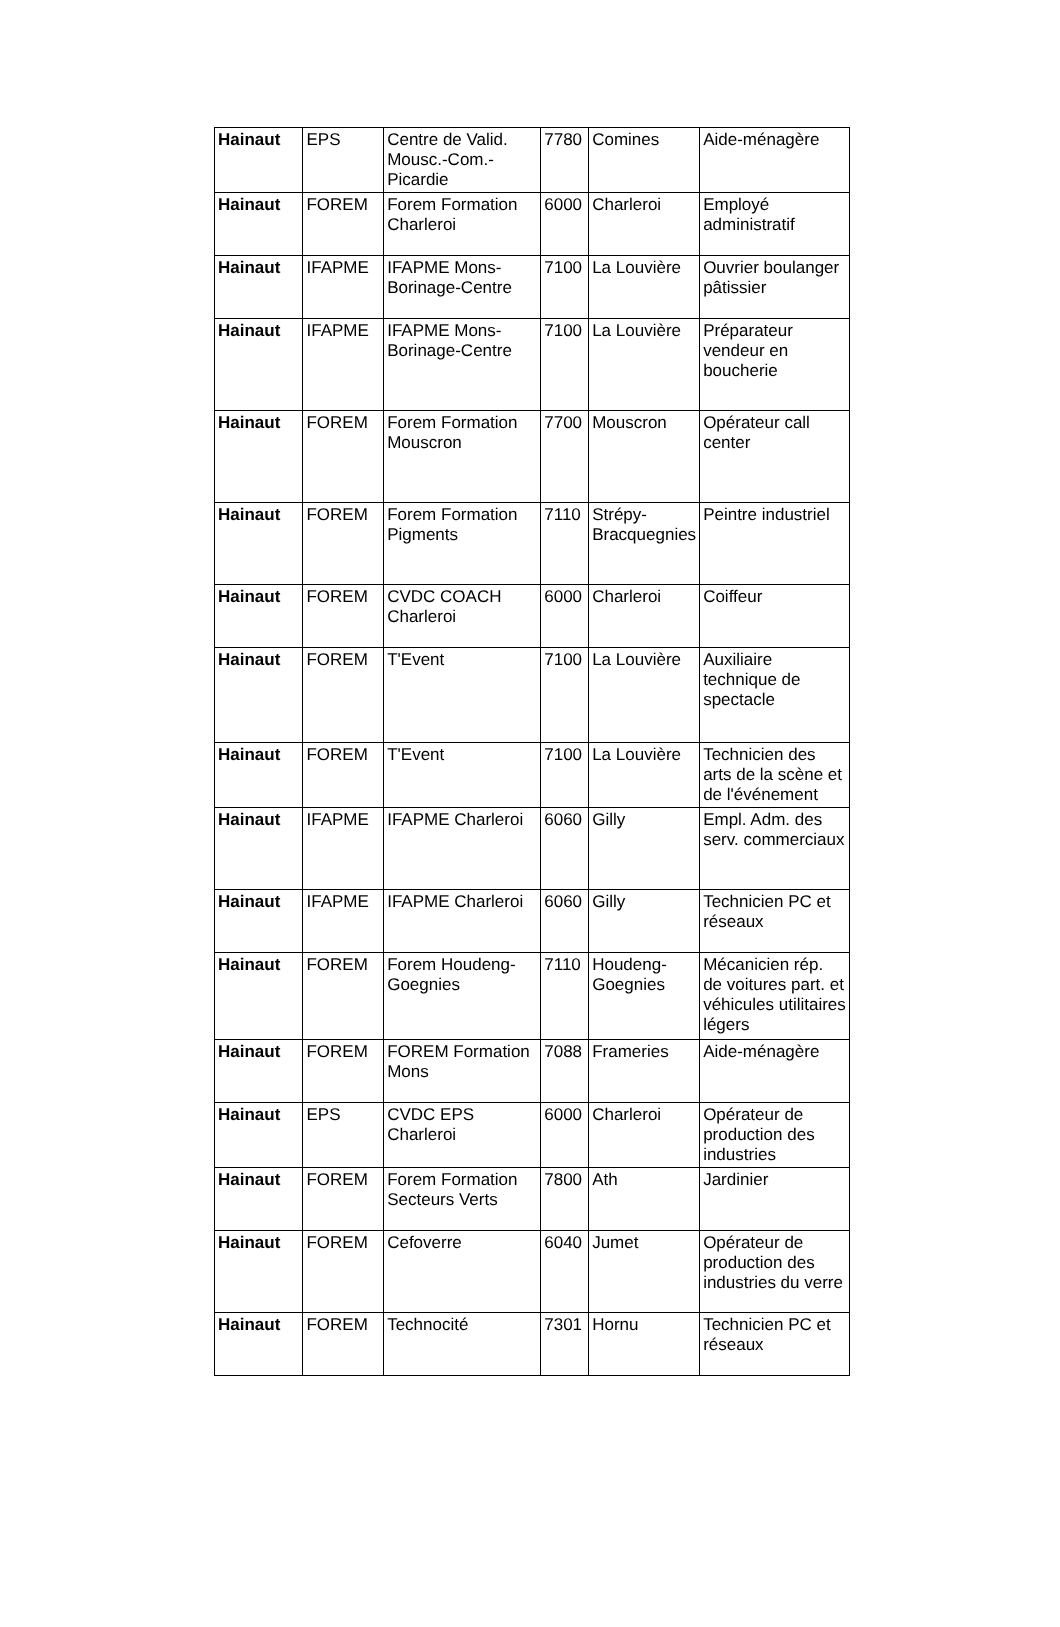| Hainaut | EPS | Centre de Valid. Mousc.-Com.-Picardie | 7780 | Comines | Aide-ménagère |
| Hainaut | FOREM | Forem Formation Charleroi | 6000 | Charleroi | Employé administratif |
| Hainaut | IFAPME | IFAPME Mons-Borinage-Centre | 7100 | La Louvière | Ouvrier boulanger pâtissier |
| Hainaut | IFAPME | IFAPME Mons-Borinage-Centre | 7100 | La Louvière | Préparateur vendeur en boucherie |
| Hainaut | FOREM | Forem Formation Mouscron | 7700 | Mouscron | Opérateur call center |
| Hainaut | FOREM | Forem Formation Pigments | 7110 | Strépy-Bracquegnies | Peintre industriel |
| Hainaut | FOREM | CVDC COACH Charleroi | 6000 | Charleroi | Coiffeur |
| Hainaut | FOREM | T'Event | 7100 | La Louvière | Auxiliaire technique de spectacle |
| Hainaut | FOREM | T'Event | 7100 | La Louvière | Technicien des arts de la scène et de l'événement |
| Hainaut | IFAPME | IFAPME Charleroi | 6060 | Gilly | Empl. Adm. des serv. commerciaux |
| Hainaut | IFAPME | IFAPME Charleroi | 6060 | Gilly | Technicien PC et réseaux |
| Hainaut | FOREM | Forem Houdeng-Goegnies | 7110 | Houdeng-Goegnies | Mécanicien rép. de voitures part. et véhicules utilitaires légers |
| Hainaut | FOREM | FOREM Formation Mons | 7088 | Frameries | Aide-ménagère |
| Hainaut | EPS | CVDC EPS Charleroi | 6000 | Charleroi | Opérateur de production des industries |
| Hainaut | FOREM | Forem Formation Secteurs Verts | 7800 | Ath | Jardinier |
| Hainaut | FOREM | Cefoverre | 6040 | Jumet | Opérateur de production des industries du verre |
| Hainaut | FOREM | Technocité | 7301 | Hornu | Technicien PC et réseaux |